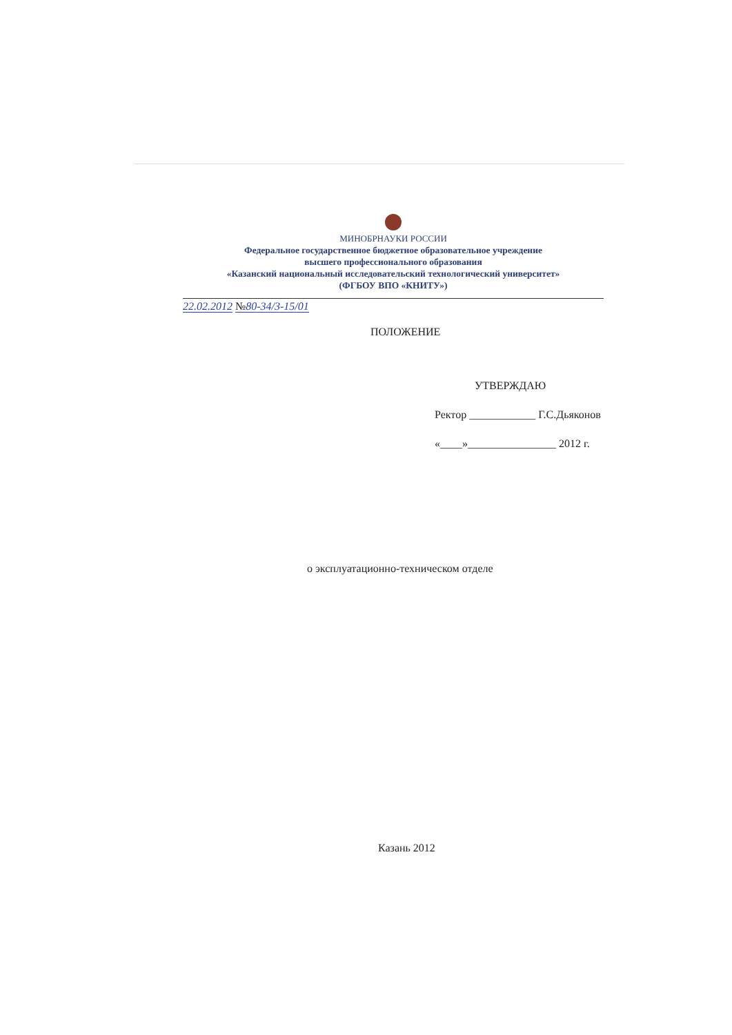МИНОБРНАУКИ РОССИИ
Федеральное государственное бюджетное образовательное учреждение
высшего профессионального образования
«Казанский национальный исследовательский технологический университет»
(ФГБОУ ВПО «КНИТУ»)
22.02.2012 №80-34/3-15/01
ПОЛОЖЕНИЕ
УТВЕРЖДАЮ
Ректор ____________ Г.С.Дьяконов
«____»________________ 2012 г.
о эксплуатационно-техническом отделе
Казань 2012